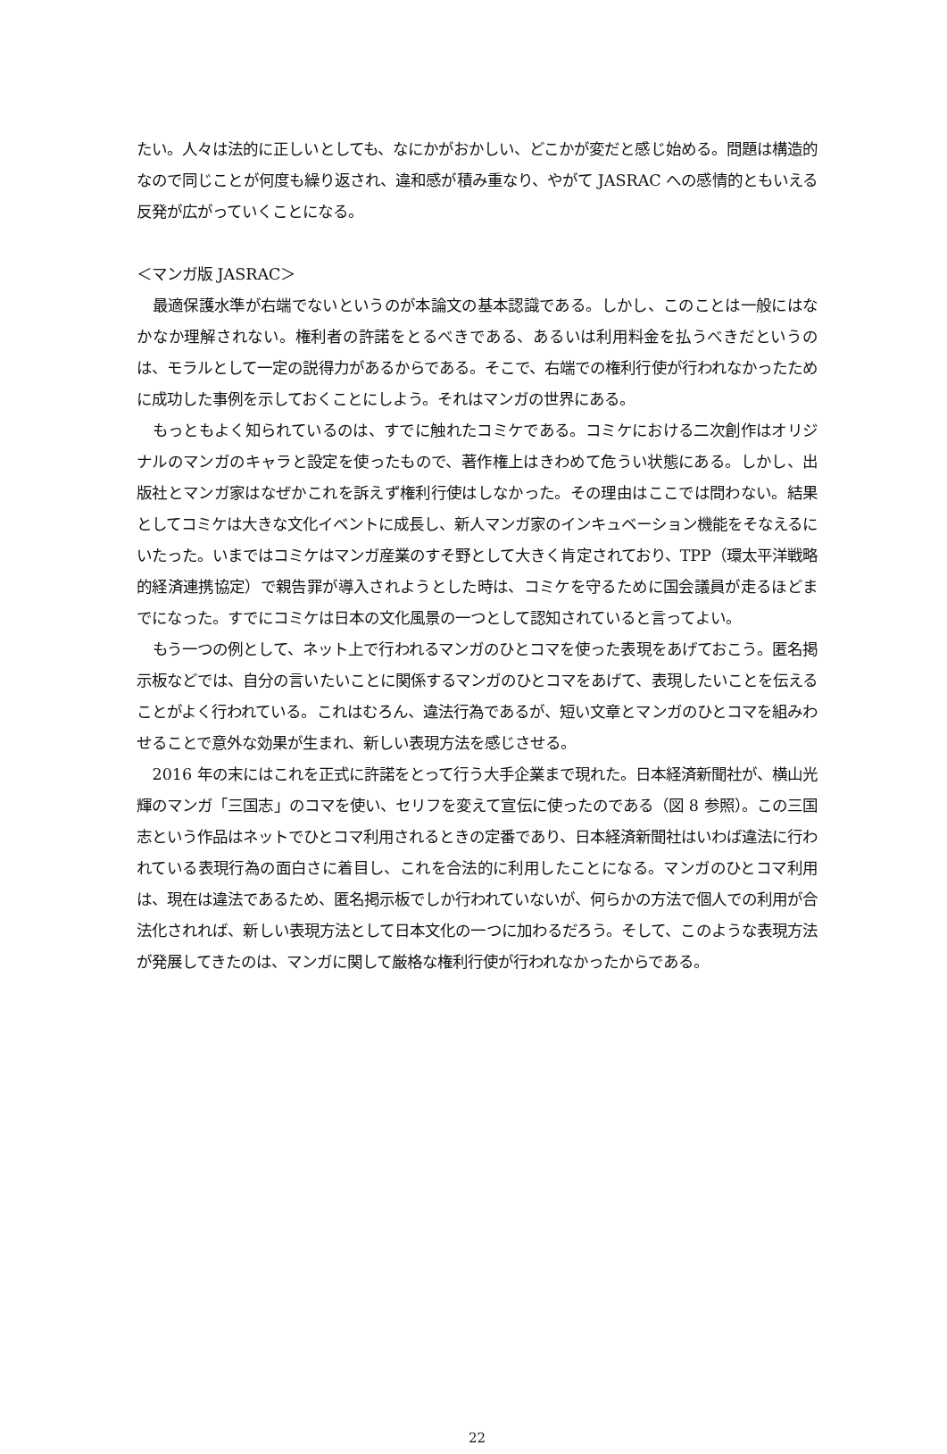たい。人々は法的に正しいとしても、なにかがおかしい、どこかが変だと感じ始める。問題は構造的なので同じことが何度も繰り返され、違和感が積み重なり、やがて JASRAC への感情的ともいえる反発が広がっていくことになる。
＜マンガ版 JASRAC＞
最適保護水準が右端でないというのが本論文の基本認識である。しかし、このことは一般にはなかなか理解されない。権利者の許諾をとるべきである、あるいは利用料金を払うべきだというのは、モラルとして一定の説得力があるからである。そこで、右端での権利行使が行われなかったために成功した事例を示しておくことにしよう。それはマンガの世界にある。
もっともよく知られているのは、すでに触れたコミケである。コミケにおける二次創作はオリジナルのマンガのキャラと設定を使ったもので、著作権上はきわめて危うい状態にある。しかし、出版社とマンガ家はなぜかこれを訴えず権利行使はしなかった。その理由はここでは問わない。結果としてコミケは大きな文化イベントに成長し、新人マンガ家のインキュベーション機能をそなえるにいたった。いまではコミケはマンガ産業のすそ野として大きく肯定されており、TPP（環太平洋戦略的経済連携協定）で親告罪が導入されようとした時は、コミケを守るために国会議員が走るほどまでになった。すでにコミケは日本の文化風景の一つとして認知されていると言ってよい。
もう一つの例として、ネット上で行われるマンガのひとコマを使った表現をあげておこう。匿名掲示板などでは、自分の言いたいことに関係するマンガのひとコマをあげて、表現したいことを伝えることがよく行われている。これはむろん、違法行為であるが、短い文章とマンガのひとコマを組みわせることで意外な効果が生まれ、新しい表現方法を感じさせる。
2016 年の末にはこれを正式に許諾をとって行う大手企業まで現れた。日本経済新聞社が、横山光輝のマンガ「三国志」のコマを使い、セリフを変えて宣伝に使ったのである（図 8 参照）。この三国志という作品はネットでひとコマ利用されるときの定番であり、日本経済新聞社はいわば違法に行われている表現行為の面白さに着目し、これを合法的に利用したことになる。マンガのひとコマ利用は、現在は違法であるため、匿名掲示板でしか行われていないが、何らかの方法で個人での利用が合法化されれば、新しい表現方法として日本文化の一つに加わるだろう。そして、このような表現方法が発展してきたのは、マンガに関して厳格な権利行使が行われなかったからである。
22